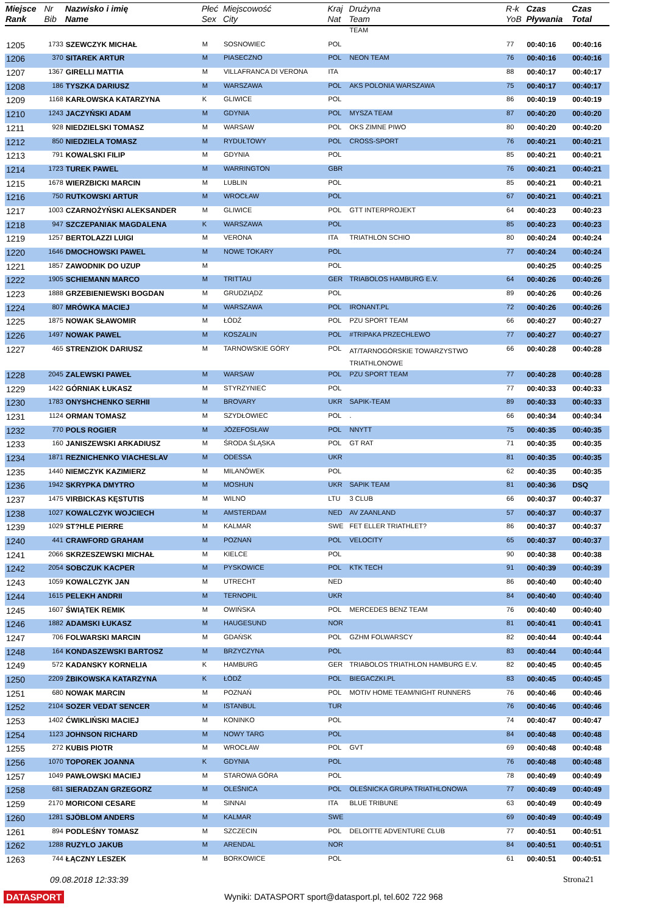| Miejsce Rank | Nr Bib | Nazwisko i imię Name | Płeć Sex | Miejscowość City | Kraj Nat | Drużyna Team | R-k YoB | Czas Pływania | Czas Total |
| --- | --- | --- | --- | --- | --- | --- | --- | --- | --- |
| | | | | | | TEAM | | | |
| 1205 | 1733 | SZEWCZYK MICHAŁ | M | SOSNOWIEC | POL | | 77 | 00:40:16 | 00:40:16 |
| 1206 | 370 | SITAREK ARTUR | M | PIASECZNO | POL | NEON TEAM | 76 | 00:40:16 | 00:40:16 |
| 1207 | 1367 | GIRELLI MATTIA | M | VILLAFRANCA DI VERONA | ITA | | 88 | 00:40:17 | 00:40:17 |
| 1208 | 186 | TYSZKA DARIUSZ | M | WARSZAWA | POL | AKS POLONIA WARSZAWA | 75 | 00:40:17 | 00:40:17 |
| 1209 | 1168 | KARŁOWSKA KATARZYNA | K | GLIWICE | POL | | 86 | 00:40:19 | 00:40:19 |
| 1210 | 1243 | JACZYŃSKI ADAM | M | GDYNIA | POL | MYSZA TEAM | 87 | 00:40:20 | 00:40:20 |
| 1211 | 928 | NIEDZIELSKI TOMASZ | M | WARSAW | POL | OKS ZIMNE PIWO | 80 | 00:40:20 | 00:40:20 |
| 1212 | 850 | NIEDZIELA TOMASZ | M | RYDUŁTOWY | POL | CROSS-SPORT | 76 | 00:40:21 | 00:40:21 |
| 1213 | 791 | KOWALSKI FILIP | M | GDYNIA | POL | | 85 | 00:40:21 | 00:40:21 |
| 1214 | 1723 | TUREK PAWEL | M | WARRINGTON | GBR | | 76 | 00:40:21 | 00:40:21 |
| 1215 | 1678 | WIERZBICKI MARCIN | M | LUBLIN | POL | | 85 | 00:40:21 | 00:40:21 |
| 1216 | 750 | RUTKOWSKI ARTUR | M | WROCŁAW | POL | | 67 | 00:40:21 | 00:40:21 |
| 1217 | 1003 | CZARNOŻYŃSKI ALEKSANDER | M | GLIWICE | POL | GTT INTERPROJEKT | 64 | 00:40:23 | 00:40:23 |
| 1218 | 947 | SZCZEPANIAK MAGDALENA | K | WARSZAWA | POL | | 85 | 00:40:23 | 00:40:23 |
| 1219 | 1257 | BERTOLAZZI LUIGI | M | VERONA | ITA | TRIATHLON SCHIO | 80 | 00:40:24 | 00:40:24 |
| 1220 | 1646 | DMOCHOWSKI PAWEL | M | NOWE TOKARY | POL | | 77 | 00:40:24 | 00:40:24 |
| 1221 | 1857 | ZAWODNIK DO UZUP | M | | POL | | | 00:40:25 | 00:40:25 |
| 1222 | 1905 | SCHIEMANN MARCO | M | TRITTAU | GER | TRIABOLOS HAMBURG E.V. | 64 | 00:40:26 | 00:40:26 |
| 1223 | 1888 | GRZEBIENIEWSKI BOGDAN | M | GRUDZIĄDZ | POL | | 89 | 00:40:26 | 00:40:26 |
| 1224 | 807 | MRÓWKA MACIEJ | M | WARSZAWA | POL | IRONANT.PL | 72 | 00:40:26 | 00:40:26 |
| 1225 | 1875 | NOWAK SŁAWOMIR | M | ŁÓDŹ | POL | PZU SPORT TEAM | 66 | 00:40:27 | 00:40:27 |
| 1226 | 1497 | NOWAK PAWEL | M | KOSZALIN | POL | #TRIPAKA PRZECHLEWO | 77 | 00:40:27 | 00:40:27 |
| 1227 | 465 | STRENZIOK DARIUSZ | M | TARNOWSKIE GÓRY | POL | AT/TARNOGÓRSKIE TOWARZYSTWO TRIATHLONOWE | 66 | 00:40:28 | 00:40:28 |
| 1228 | 2045 | ZALEWSKI PAWEŁ | M | WARSAW | POL | PZU SPORT TEAM | 77 | 00:40:28 | 00:40:28 |
| 1229 | 1422 | GÓRNIAK ŁUKASZ | M | STYRZYNIEC | POL | | 77 | 00:40:33 | 00:40:33 |
| 1230 | 1783 | ONYSHCHENKO SERHII | M | BROVARY | UKR | SAPIK-TEAM | 89 | 00:40:33 | 00:40:33 |
| 1231 | 1124 | ORMAN TOMASZ | M | SZYDŁOWIEC | POL | . | 66 | 00:40:34 | 00:40:34 |
| 1232 | 770 | POLS ROGIER | M | JÓZEFOSŁAW | POL | NNYTT | 75 | 00:40:35 | 00:40:35 |
| 1233 | 160 | JANISZEWSKI ARKADIUSZ | M | ŚRODA ŚLĄSKA | POL | GT RAT | 71 | 00:40:35 | 00:40:35 |
| 1234 | 1871 | REZNICHENKO VIACHESLAV | M | ODESSA | UKR | | 81 | 00:40:35 | 00:40:35 |
| 1235 | 1440 | NIEMCZYK KAZIMIERZ | M | MILANÓWEK | POL | | 62 | 00:40:35 | 00:40:35 |
| 1236 | 1942 | SKRYPKA DMYTRO | M | MOSHUN | UKR | SAPIK TEAM | 81 | 00:40:36 | DSQ |
| 1237 | 1475 | VIRBICKAS KĘSTUTIS | M | WILNO | LTU | 3 CLUB | 66 | 00:40:37 | 00:40:37 |
| 1238 | 1027 | KOWALCZYK WOJCIECH | M | AMSTERDAM | NED | AV ZAANLAND | 57 | 00:40:37 | 00:40:37 |
| 1239 | 1029 | ST?HLE PIERRE | M | KALMAR | SWE | FET ELLER TRIATHLET? | 86 | 00:40:37 | 00:40:37 |
| 1240 | 441 | CRAWFORD GRAHAM | M | POZNAŃ | POL | VELOCITY | 65 | 00:40:37 | 00:40:37 |
| 1241 | 2066 | SKRZESZEWSKI MICHAŁ | M | KIELCE | POL | | 90 | 00:40:38 | 00:40:38 |
| 1242 | 2054 | SOBCZUK KACPER | M | PYSKOWICE | POL | KTK TECH | 91 | 00:40:39 | 00:40:39 |
| 1243 | 1059 | KOWALCZYK JAN | M | UTRECHT | NED | | 86 | 00:40:40 | 00:40:40 |
| 1244 | 1615 | PELEKH ANDRII | M | TERNOPIL | UKR | | 84 | 00:40:40 | 00:40:40 |
| 1245 | 1607 | ŚWIĄTEK REMIK | M | OWIŃSKA | POL | MERCEDES BENZ TEAM | 76 | 00:40:40 | 00:40:40 |
| 1246 | 1882 | ADAMSKI ŁUKASZ | M | HAUGESUND | NOR | | 81 | 00:40:41 | 00:40:41 |
| 1247 | 706 | FOLWARSKI MARCIN | M | GDAŃSK | POL | GZHM FOLWARSCY | 82 | 00:40:44 | 00:40:44 |
| 1248 | 164 | KONDASZEWSKI BARTOSZ | M | BRZYCZYNA | POL | | 83 | 00:40:44 | 00:40:44 |
| 1249 | 572 | KADANSKY KORNELIA | K | HAMBURG | GER | TRIABOLOS TRIATHLON HAMBURG E.V. | 82 | 00:40:45 | 00:40:45 |
| 1250 | 2209 | ŻBIKOWSKA KATARZYNA | K | ŁÓDŹ | POL | BIEGACZKI.PL | 83 | 00:40:45 | 00:40:45 |
| 1251 | 680 | NOWAK MARCIN | M | POZNAŃ | POL | MOTIV HOME TEAM/NIGHT RUNNERS | 76 | 00:40:46 | 00:40:46 |
| 1252 | 2104 | SOZER VEDAT SENCER | M | ISTANBUL | TUR | | 76 | 00:40:46 | 00:40:46 |
| 1253 | 1402 | ĆWIKLIŃSKI MACIEJ | M | KONINKO | POL | | 74 | 00:40:47 | 00:40:47 |
| 1254 | 1123 | JOHNSON RICHARD | M | NOWY TARG | POL | | 84 | 00:40:48 | 00:40:48 |
| 1255 | 272 | KUBIS PIOTR | M | WROCŁAW | POL | GVT | 69 | 00:40:48 | 00:40:48 |
| 1256 | 1070 | TOPOREK JOANNA | K | GDYNIA | POL | | 76 | 00:40:48 | 00:40:48 |
| 1257 | 1049 | PAWŁOWSKI MACIEJ | M | STAROWA GÓRA | POL | | 78 | 00:40:49 | 00:40:49 |
| 1258 | 681 | SIERADZAN GRZEGORZ | M | OLEŚNICA | POL | OLEŚNICKA GRUPA TRIATHLONOWA | 77 | 00:40:49 | 00:40:49 |
| 1259 | 2170 | MORICONI CESARE | M | SINNAI | ITA | BLUE TRIBUNE | 63 | 00:40:49 | 00:40:49 |
| 1260 | 1281 | SJÖBLOM ANDERS | M | KALMAR | SWE | | 69 | 00:40:49 | 00:40:49 |
| 1261 | 894 | PODLEŚNY TOMASZ | M | SZCZECIN | POL | DELOITTE ADVENTURE CLUB | 77 | 00:40:51 | 00:40:51 |
| 1262 | 1288 | RUZYLO JAKUB | M | ARENDAL | NOR | | 84 | 00:40:51 | 00:40:51 |
| 1263 | 744 | ŁĄCZNY LESZEK | M | BORKOWICE | POL | | 61 | 00:40:51 | 00:40:51 |
09.08.2018 12:33:39 Strona21
DATASPORT
Wyniki: DATASPORT sport@datasport.pl, tel.602 722 968